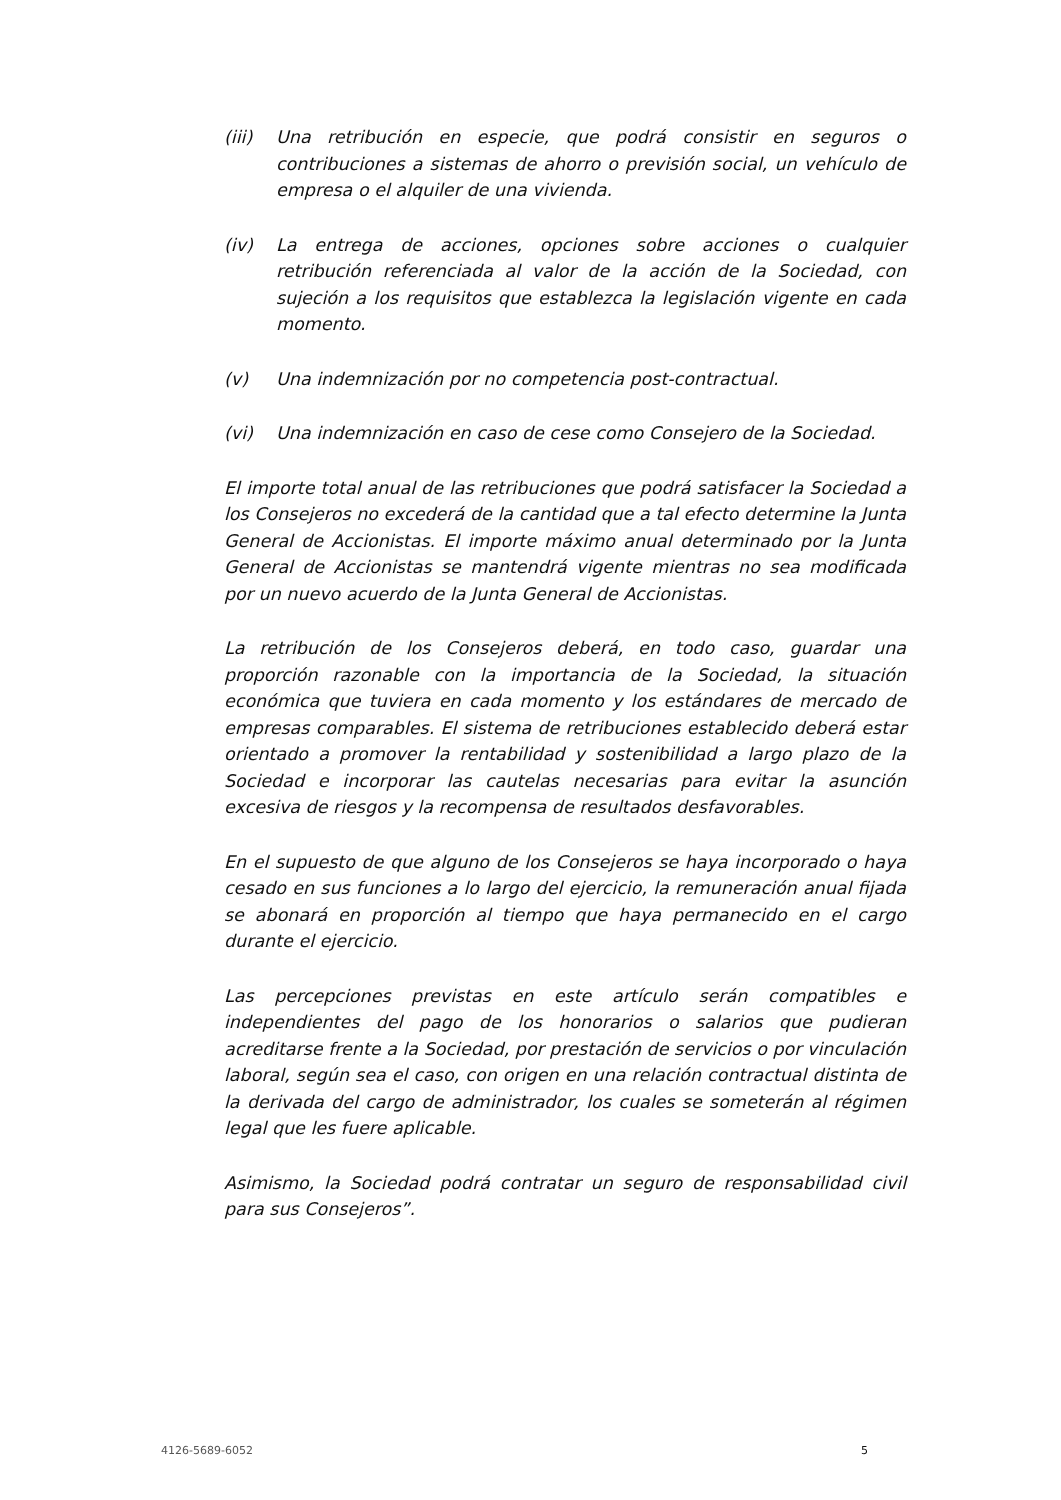(iii) Una retribución en especie, que podrá consistir en seguros o contribuciones a sistemas de ahorro o previsión social, un vehículo de empresa o el alquiler de una vivienda.
(iv) La entrega de acciones, opciones sobre acciones o cualquier retribución referenciada al valor de la acción de la Sociedad, con sujeción a los requisitos que establezca la legislación vigente en cada momento.
(v) Una indemnización por no competencia post-contractual.
(vi) Una indemnización en caso de cese como Consejero de la Sociedad.
El importe total anual de las retribuciones que podrá satisfacer la Sociedad a los Consejeros no excederá de la cantidad que a tal efecto determine la Junta General de Accionistas. El importe máximo anual determinado por la Junta General de Accionistas se mantendrá vigente mientras no sea modificada por un nuevo acuerdo de la Junta General de Accionistas.
La retribución de los Consejeros deberá, en todo caso, guardar una proporción razonable con la importancia de la Sociedad, la situación económica que tuviera en cada momento y los estándares de mercado de empresas comparables. El sistema de retribuciones establecido deberá estar orientado a promover la rentabilidad y sostenibilidad a largo plazo de la Sociedad e incorporar las cautelas necesarias para evitar la asunción excesiva de riesgos y la recompensa de resultados desfavorables.
En el supuesto de que alguno de los Consejeros se haya incorporado o haya cesado en sus funciones a lo largo del ejercicio, la remuneración anual fijada se abonará en proporción al tiempo que haya permanecido en el cargo durante el ejercicio.
Las percepciones previstas en este artículo serán compatibles e independientes del pago de los honorarios o salarios que pudieran acreditarse frente a la Sociedad, por prestación de servicios o por vinculación laboral, según sea el caso, con origen en una relación contractual distinta de la derivada del cargo de administrador, los cuales se someterán al régimen legal que les fuere aplicable.
Asimismo, la Sociedad podrá contratar un seguro de responsabilidad civil para sus Consejeros”.
4126-5689-6052 5